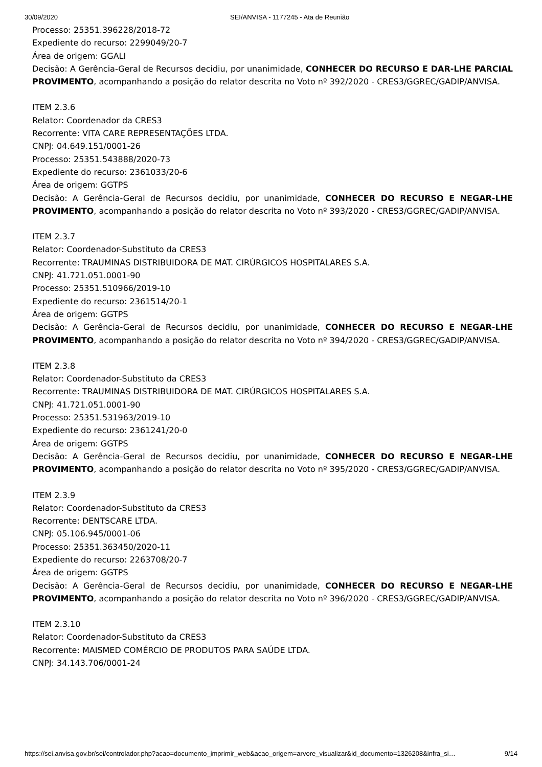30/09/2020 SEI/ANVISA - 1177245 - Ata de Reunião
Processo: 25351.396228/2018-72
Expediente do recurso: 2299049/20-7
Área de origem: GGALI
Decisão: A Gerência-Geral de Recursos decidiu, por unanimidade, CONHECER DO RECURSO E DAR-LHE PARCIAL PROVIMENTO, acompanhando a posição do relator descrita no Voto nº 392/2020 - CRES3/GGREC/GADIP/ANVISA.
ITEM 2.3.6
Relator: Coordenador da CRES3
Recorrente: VITA CARE REPRESENTAÇÕES LTDA.
CNPJ: 04.649.151/0001-26
Processo: 25351.543888/2020-73
Expediente do recurso: 2361033/20-6
Área de origem: GGTPS
Decisão: A Gerência-Geral de Recursos decidiu, por unanimidade, CONHECER DO RECURSO E NEGAR-LHE PROVIMENTO, acompanhando a posição do relator descrita no Voto nº 393/2020 - CRES3/GGREC/GADIP/ANVISA.
ITEM 2.3.7
Relator: Coordenador-Substituto da CRES3
Recorrente: TRAUMINAS DISTRIBUIDORA DE MAT. CIRÚRGICOS HOSPITALARES S.A.
CNPJ: 41.721.051.0001-90
Processo: 25351.510966/2019-10
Expediente do recurso: 2361514/20-1
Área de origem: GGTPS
Decisão: A Gerência-Geral de Recursos decidiu, por unanimidade, CONHECER DO RECURSO E NEGAR-LHE PROVIMENTO, acompanhando a posição do relator descrita no Voto nº 394/2020 - CRES3/GGREC/GADIP/ANVISA.
ITEM 2.3.8
Relator: Coordenador-Substituto da CRES3
Recorrente: TRAUMINAS DISTRIBUIDORA DE MAT. CIRÚRGICOS HOSPITALARES S.A.
CNPJ: 41.721.051.0001-90
Processo: 25351.531963/2019-10
Expediente do recurso: 2361241/20-0
Área de origem: GGTPS
Decisão: A Gerência-Geral de Recursos decidiu, por unanimidade, CONHECER DO RECURSO E NEGAR-LHE PROVIMENTO, acompanhando a posição do relator descrita no Voto nº 395/2020 - CRES3/GGREC/GADIP/ANVISA.
ITEM 2.3.9
Relator: Coordenador-Substituto da CRES3
Recorrente: DENTSCARE LTDA.
CNPJ: 05.106.945/0001-06
Processo: 25351.363450/2020-11
Expediente do recurso: 2263708/20-7
Área de origem: GGTPS
Decisão: A Gerência-Geral de Recursos decidiu, por unanimidade, CONHECER DO RECURSO E NEGAR-LHE PROVIMENTO, acompanhando a posição do relator descrita no Voto nº 396/2020 - CRES3/GGREC/GADIP/ANVISA.
ITEM 2.3.10
Relator: Coordenador-Substituto da CRES3
Recorrente: MAISMED COMÉRCIO DE PRODUTOS PARA SAÚDE LTDA.
CNPJ: 34.143.706/0001-24
https://sei.anvisa.gov.br/sei/controlador.php?acao=documento_imprimir_web&acao_origem=arvore_visualizar&id_documento=1326208&infra_si… 9/14